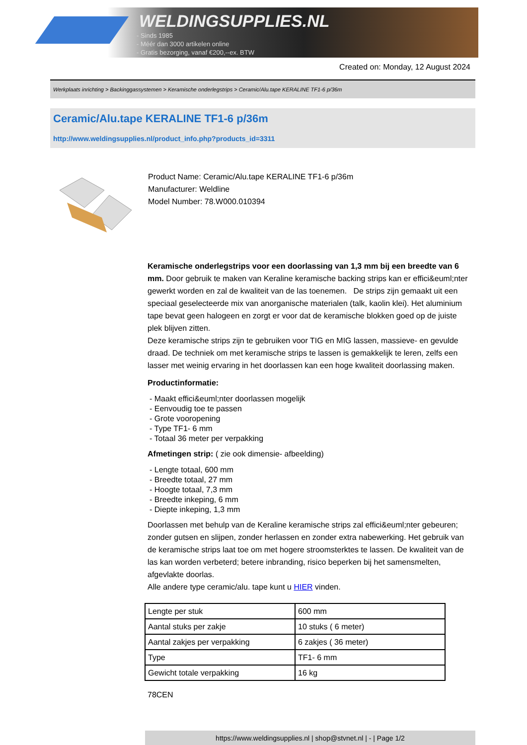WELDINGSUPPLIES.NL
- Sinds 1985
- Méér dan 3000 artikelen online
- Gratis bezorging, vanaf €200,--ex. BTW
Created on: Monday, 12 August 2024
Werkplaats inrichting > Backinggassystemen > Keramische onderlegstrips > Ceramic/Alu.tape KERALINE TF1-6 p/36m
Ceramic/Alu.tape KERALINE TF1-6 p/36m
http://www.weldingsupplies.nl/product_info.php?products_id=3311
Product Name: Ceramic/Alu.tape KERALINE TF1-6 p/36m
Manufacturer: Weldline
Model Number: 78.W000.010394
Keramische onderlegstrips voor een doorlassing van 1,3 mm bij een breedte van 6 mm. Door gebruik te maken van Keraline keramische backing strips kan er effici&euml;nter gewerkt worden en zal de kwaliteit van de las toenemen. De strips zijn gemaakt uit een speciaal geselecteerde mix van anorganische materialen (talk, kaolin klei). Het aluminium tape bevat geen halogeen en zorgt er voor dat de keramische blokken goed op de juiste plek blijven zitten.
Deze keramische strips zijn te gebruiken voor TIG en MIG lassen, massieve- en gevulde draad. De techniek om met keramische strips te lassen is gemakkelijk te leren, zelfs een lasser met weinig ervaring in het doorlassen kan een hoge kwaliteit doorlassing maken.
Productinformatie:
- Maakt effici&euml;nter doorlassen mogelijk
- Eenvoudig toe te passen
- Grote vooropening
- Type TF1- 6 mm
- Totaal 36 meter per verpakking
Afmetingen strip: ( zie ook dimensie- afbeelding)
- Lengte totaal, 600 mm
- Breedte totaal, 27 mm
- Hoogte totaal, 7,3 mm
- Breedte inkeping, 6 mm
- Diepte inkeping, 1,3 mm
Doorlassen met behulp van de Keraline keramische strips zal effici&euml;nter gebeuren; zonder gutsen en slijpen, zonder herlassen en zonder extra nabewerking. Het gebruik van de keramische strips laat toe om met hogere stroomsterktes te lassen. De kwaliteit van de las kan worden verbeterd; betere inbranding, risico beperken bij het samensmelten, afgevlakte doorlas.
Alle andere type ceramic/alu. tape kunt u HIER vinden.
| Lengte per stuk | 600 mm |
| Aantal stuks per zakje | 10 stuks ( 6 meter) |
| Aantal zakjes per verpakking | 6 zakjes ( 36 meter) |
| Type | TF1- 6 mm |
| Gewicht totale verpakking | 16 kg |
78CEN
https://www.weldingsupplies.nl | shop@stvnet.nl | - | Page 1/2